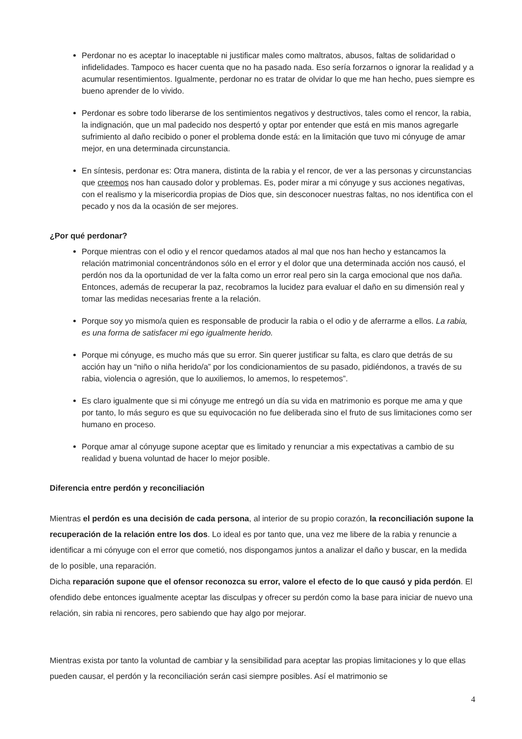Perdonar no es aceptar lo inaceptable ni justificar males como maltratos, abusos, faltas de solidaridad o infidelidades. Tampoco es hacer cuenta que no ha pasado nada. Eso sería forzarnos o ignorar la realidad y a acumular resentimientos. Igualmente, perdonar no es tratar de olvidar lo que me han hecho, pues siempre es bueno aprender de lo vivido.
Perdonar es sobre todo liberarse de los sentimientos negativos y destructivos, tales como el rencor, la rabia, la indignación, que un mal padecido nos despertó y optar por entender que está en mis manos agregarle sufrimiento al daño recibido o poner el problema donde está: en la limitación que tuvo mi cónyuge de amar mejor, en una determinada circunstancia.
En síntesis, perdonar es: Otra manera, distinta de la rabia y el rencor, de ver a las personas y circunstancias que creemos nos han causado dolor y problemas. Es, poder mirar a mi cónyuge y sus acciones negativas, con el realismo y la misericordia propias de Dios que, sin desconocer nuestras faltas, no nos identifica con el pecado y nos da la ocasión de ser mejores.
¿Por qué perdonar?
Porque mientras con el odio y el rencor quedamos atados al mal que nos han hecho y estancamos la relación matrimonial concentrándonos sólo en el error y el dolor que una determinada acción nos causó, el perdón nos da la oportunidad de ver la falta como un error real pero sin la carga emocional que nos daña. Entonces, además de recuperar la paz, recobramos la lucidez para evaluar el daño en su dimensión real y tomar las medidas necesarias frente a la relación.
Porque soy yo mismo/a quien es responsable de producir la rabia o el odio y de aferrarme a ellos. La rabia, es una forma de satisfacer mi ego igualmente herido.
Porque mi cónyuge, es mucho más que su error. Sin querer justificar su falta, es claro que detrás de su acción hay un “niño o niña herido/a” por los condicionamientos de su pasado, pidiéndonos, a través de su rabia, violencia o agresión, que lo auxiliemos, lo amemos, lo respetemos”.
Es claro igualmente que si mi cónyuge me entregó un día su vida en matrimonio es porque me ama y que por tanto, lo más seguro es que su equivocación no fue deliberada sino el fruto de sus limitaciones como ser humano en proceso.
Porque amar al cónyuge supone aceptar que es limitado y renunciar a mis expectativas a cambio de su realidad y buena voluntad de hacer lo mejor posible.
Diferencia entre perdón y reconciliación
Mientras el perdón es una decisión de cada persona, al interior de su propio corazón, la reconciliación supone la recuperación de la relación entre los dos. Lo ideal es por tanto que, una vez me libere de la rabia y renuncie a identificar a mi cónyuge con el error que cometió, nos dispongamos juntos a analizar el daño y buscar, en la medida de lo posible, una reparación.
Dicha reparación supone que el ofensor reconozca su error, valore el efecto de lo que causó y pida perdón. El ofendido debe entonces igualmente aceptar las disculpas y ofrecer su perdón como la base para iniciar de nuevo una relación, sin rabia ni rencores, pero sabiendo que hay algo por mejorar.
Mientras exista por tanto la voluntad de cambiar y la sensibilidad para aceptar las propias limitaciones y lo que ellas pueden causar, el perdón y la reconciliación serán casi siempre posibles. Así el matrimonio se
4